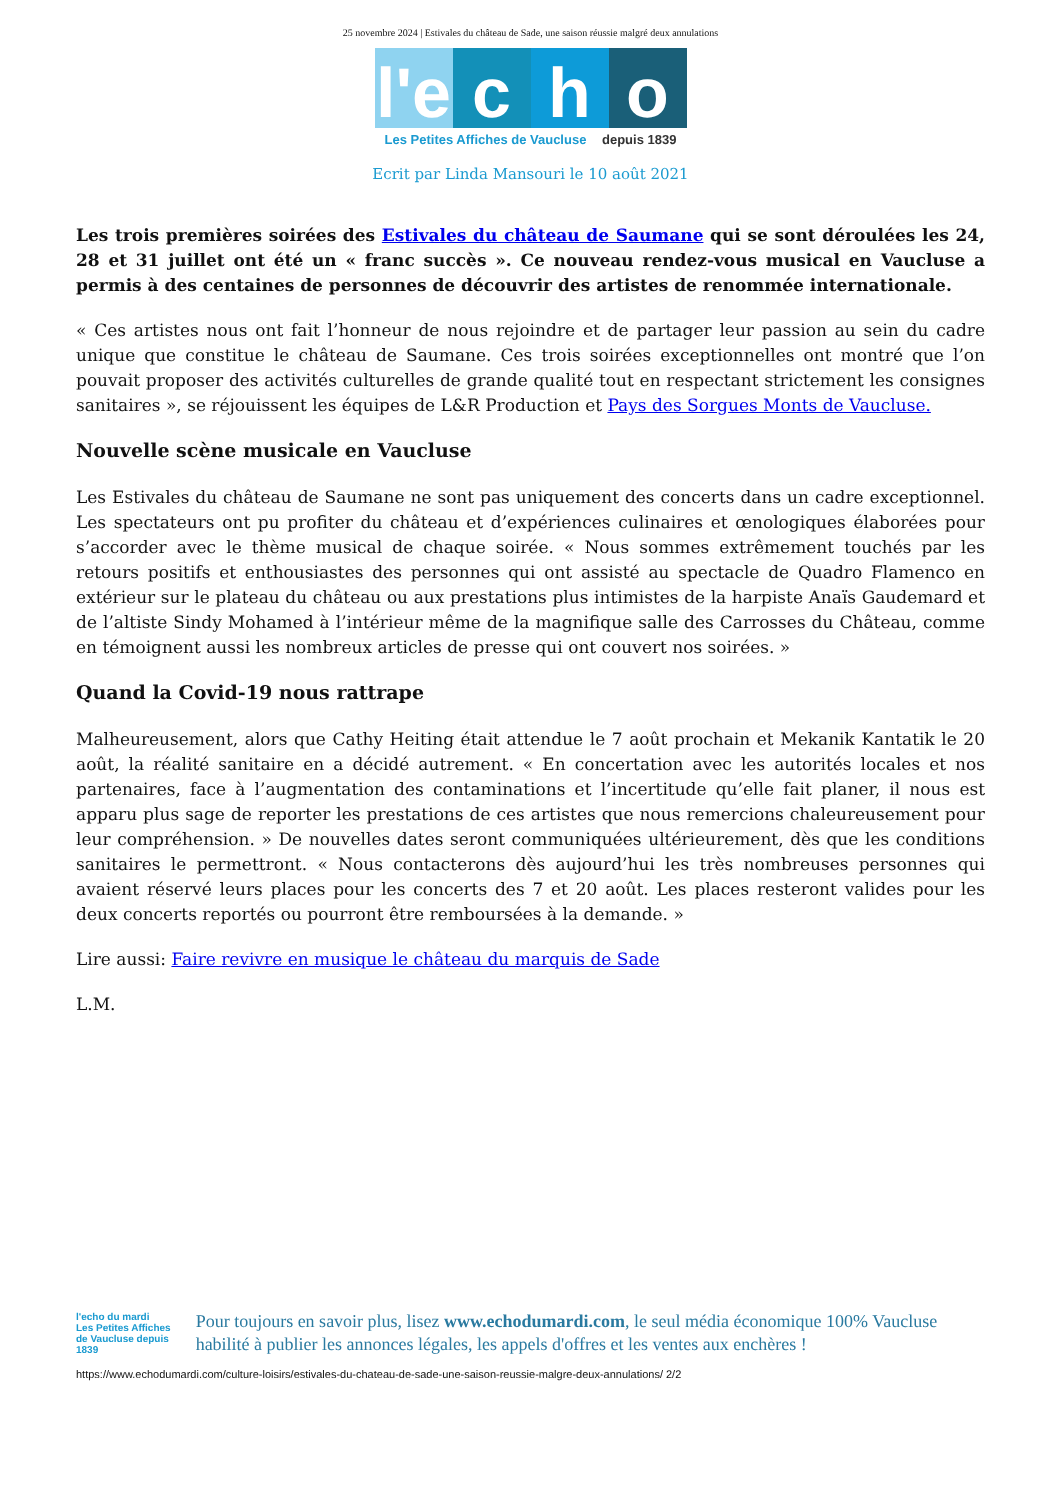25 novembre 2024 | Estivales du château de Sade, une saison réussie malgré deux annulations
l'e
c h o
Les Petites Affiches de Vaucluse depuis 1839
Ecrit par Linda Mansouri le 10 août 2021
Les trois premières soirées des Estivales du château de Saumane qui se sont déroulées les 24, 28 et 31 juillet ont été un « franc succès ». Ce nouveau rendez-vous musical en Vaucluse a permis à des centaines de personnes de découvrir des artistes de renommée internationale.
« Ces artistes nous ont fait l’honneur de nous rejoindre et de partager leur passion au sein du cadre unique que constitue le château de Saumane. Ces trois soirées exceptionnelles ont montré que l’on pouvait proposer des activités culturelles de grande qualité tout en respectant strictement les consignes sanitaires », se réjouissent les équipes de L&R Production et Pays des Sorgues Monts de Vaucluse.
Nouvelle scène musicale en Vaucluse
Les Estivales du château de Saumane ne sont pas uniquement des concerts dans un cadre exceptionnel. Les spectateurs ont pu profiter du château et d’expériences culinaires et œnologiques élaborées pour s’accorder avec le thème musical de chaque soirée. « Nous sommes extrêmement touchés par les retours positifs et enthousiastes des personnes qui ont assisté au spectacle de Quadro Flamenco en extérieur sur le plateau du château ou aux prestations plus intimistes de la harpiste Anaïs Gaudemard et de l’altiste Sindy Mohamed à l’intérieur même de la magnifique salle des Carrosses du Château, comme en témoignent aussi les nombreux articles de presse qui ont couvert nos soirées. »
Quand la Covid-19 nous rattrape
Malheureusement, alors que Cathy Heiting était attendue le 7 août prochain et Mekanik Kantatik le 20 août, la réalité sanitaire en a décidé autrement. « En concertation avec les autorités locales et nos partenaires, face à l’augmentation des contaminations et l’incertitude qu’elle fait planer, il nous est apparu plus sage de reporter les prestations de ces artistes que nous remercions chaleureusement pour leur compréhension. » De nouvelles dates seront communiquées ultérieurement, dès que les conditions sanitaires le permettront. « Nous contacterons dès aujourd’hui les très nombreuses personnes qui avaient réservé leurs places pour les concerts des 7 et 20 août. Les places resteront valides pour les deux concerts reportés ou pourront être remboursées à la demande. »
Lire aussi: Faire revivre en musique le château du marquis de Sade
L.M.
l'echo du mardi
Les Petites Affiches de Vaucluse depuis 1839
Pour toujours en savoir plus, lisez www.echodumardi.com, le seul média économique 100% Vaucluse habilité à publier les annonces légales, les appels d'offres et les ventes aux enchères !
https://www.echodumardi.com/culture-loisirs/estivales-du-chateau-de-sade-une-saison-reussie-malgre-deux-annulations/ 2/2